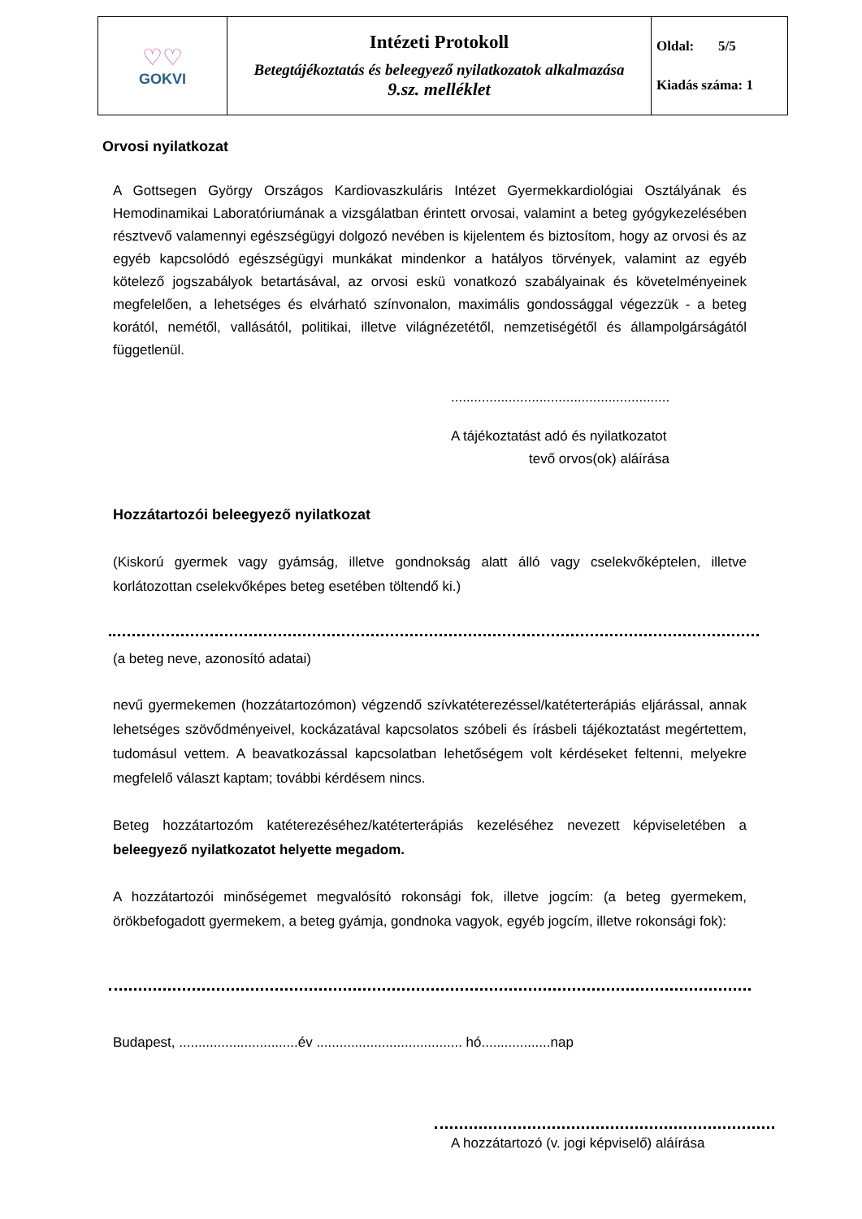| ♡♡ GOKVI | Intézeti Protokoll Betegtájékoztatás és beleegyező nyilatkozatok alkalmazása 9.sz. melléklet | Oldal: 5/5 Kiadás száma: 1 |
Orvosi nyilatkozat
A Gottsegen György Országos Kardiovaszkuláris Intézet Gyermekkardiológiai Osztályának és Hemodinamikai Laboratóriumának a vizsgálatban érintett orvosai, valamint a beteg gyógykezelésében résztvevő valamennyi egészségügyi dolgozó nevében is kijelentem és biztosítom, hogy az orvosi és az egyéb kapcsolódó egészségügyi munkákat mindenkor a hatályos törvények, valamint az egyéb kötelező jogszabályok betartásával, az orvosi eskü vonatkozó szabályainak és követelményeinek megfelelően, a lehetséges és elvárható színvonalon, maximális gondossággal végezzük - a beteg korától, nemétől, vallásától, politikai, illetve világnézetétől, nemzetiségétől és állampolgárságától függetlenül.
.........................................................
A tájékoztatást adó és nyilatkozatot
tevő orvos(ok) aláírása
Hozzátartozói beleegyező nyilatkozat
(Kiskorú gyermek vagy gyámság, illetve gondnokság alatt álló vagy cselekvőképtelen, illetve korlátozottan cselekvőképes beteg esetében töltendő ki.)
(a beteg neve, azonosító adatai)
nevű gyermekemen (hozzátartozómon) végzendő szívkatéterezéssel/katéterterápiás eljárással, annak lehetséges szövődményeivel, kockázatával kapcsolatos szóbeli és írásbeli tájékoztatást megértettem, tudomásul vettem. A beavatkozással kapcsolatban lehetőségem volt kérdéseket feltenni, melyekre megfelelő választ kaptam; további kérdésem nincs.
Beteg hozzátartozóm katéterezéséhez/katéterterápiás kezeléséhez nevezett képviseletében a beleegyező nyilatkozatot helyette megadom.
A hozzátartozói minőségemet megvalósító rokonsági fok, illetve jogcím: (a beteg gyermekem, örökbefogadott gyermekem, a beteg gyámja, gondnoka vagyok, egyéb jogcím, illetve rokonsági fok):
Budapest, ...............................év ...................................... hó..................nap
A hozzátartozó (v. jogi képviselő) aláírása